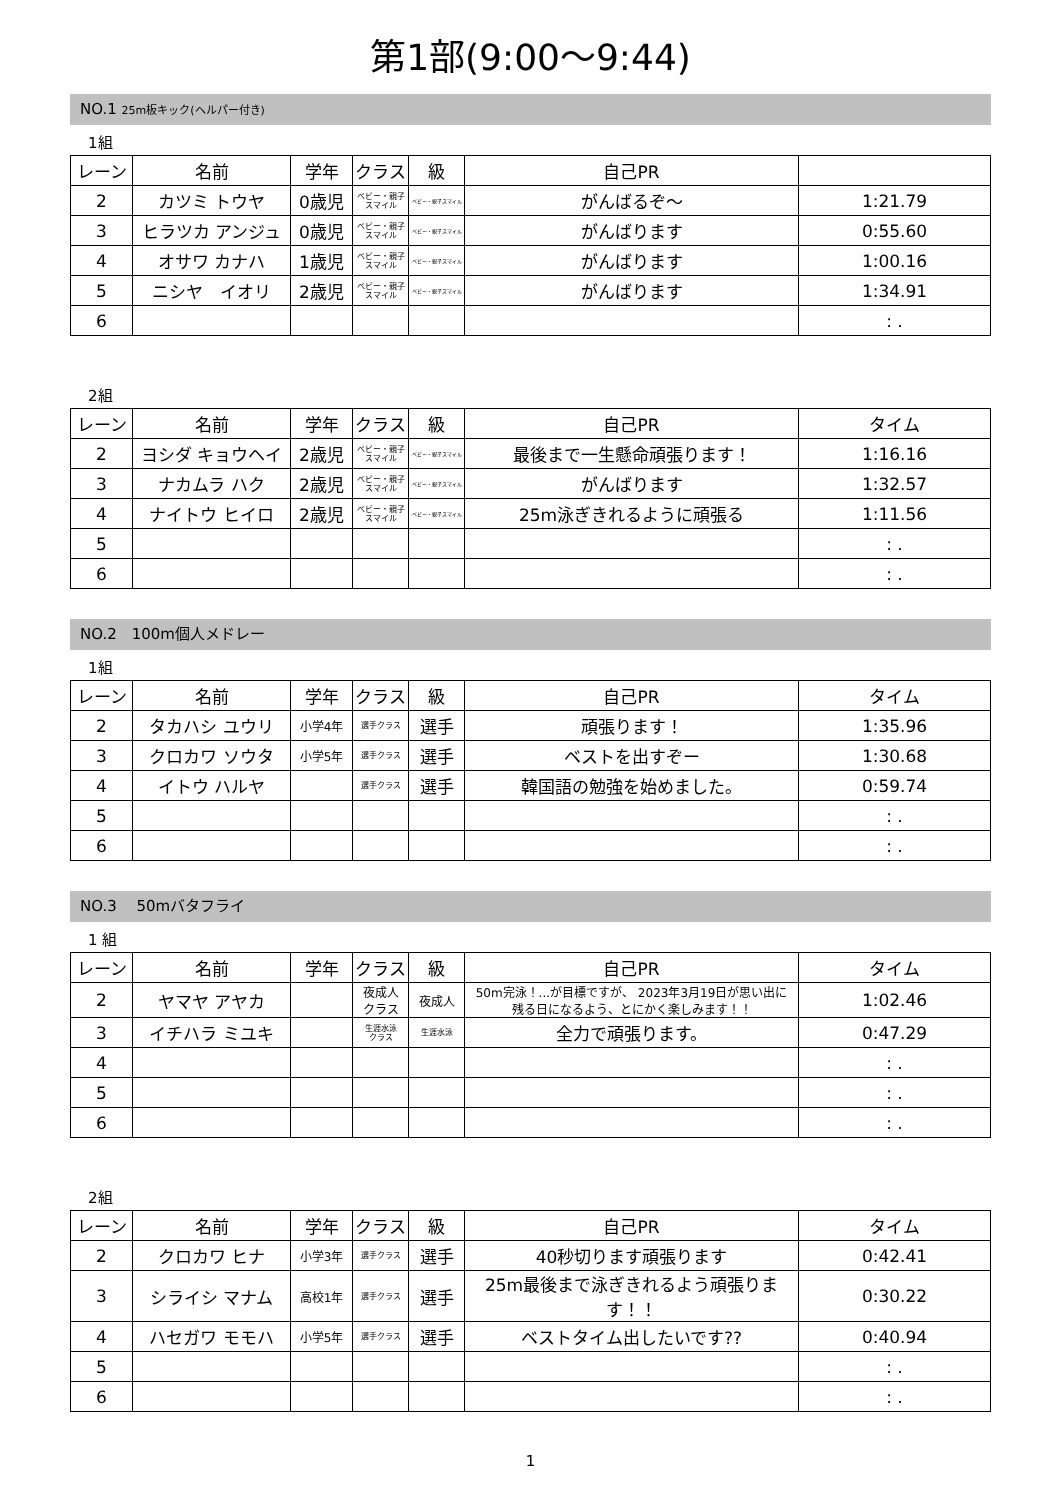第1部(9:00～9:44)
NO.1 25m板キック(ヘルパー付き)
1組
| レーン | 名前 | 学年 | クラス | 級 | 自己PR | |
| --- | --- | --- | --- | --- | --- | --- |
| 2 | カツミ トウヤ | 0歳児 | ベビー・親子 スマイル | ベビー・親子スマイル | がんばるぞ〜 | 1:21.79 |
| 3 | ヒラツカ アンジュ | 0歳児 | ベビー・親子 スマイル | ベビー・親子スマイル | がんばります | 0:55.60 |
| 4 | オサワ カナハ | 1歳児 | ベビー・親子 スマイル | ベビー・親子スマイル | がんばります | 1:00.16 |
| 5 | ニシヤ イオリ | 2歳児 | ベビー・親子 スマイル | ベビー・親子スマイル | がんばります | 1:34.91 |
| 6 | | | | | | : . |
2組
| レーン | 名前 | 学年 | クラス | 級 | 自己PR | タイム |
| --- | --- | --- | --- | --- | --- | --- |
| 2 | ヨシダ キョウヘイ | 2歳児 | ベビー・親子 スマイル | ベビー・親子スマイル | 最後まで一生懸命頑張ります！ | 1:16.16 |
| 3 | ナカムラ ハク | 2歳児 | ベビー・親子 スマイル | ベビー・親子スマイル | がんばります | 1:32.57 |
| 4 | ナイトウ ヒイロ | 2歳児 | ベビー・親子 スマイル | ベビー・親子スマイル | 25m泳ぎきれるように頑張る | 1:11.56 |
| 5 | | | | | | : . |
| 6 | | | | | | : . |
NO.2　100m個人メドレー
1組
| レーン | 名前 | 学年 | クラス | 級 | 自己PR | タイム |
| --- | --- | --- | --- | --- | --- | --- |
| 2 | タカハシ ユウリ | 小学4年 | 選手クラス | 選手 | 頑張ります！ | 1:35.96 |
| 3 | クロカワ ソウタ | 小学5年 | 選手クラス | 選手 | ベストを出すぞー | 1:30.68 |
| 4 | イトウ ハルヤ | | 選手クラス | 選手 | 韓国語の勉強を始めました。 | 0:59.74 |
| 5 | | | | | | : . |
| 6 | | | | | | : . |
NO.3　 50mバタフライ
1 組
| レーン | 名前 | 学年 | クラス | 級 | 自己PR | タイム |
| --- | --- | --- | --- | --- | --- | --- |
| 2 | ヤマヤ アヤカ | | 夜成人 クラス | 夜成人 | 50m完泳！...が目標ですが、 2023年3月19日が思い出に 残る日になるよう、とにかく楽しみます！！ | 1:02.46 |
| 3 | イチハラ ミユキ | | 生涯水泳 クラス | 生涯水泳 | 全力で頑張ります。 | 0:47.29 |
| 4 | | | | | | : . |
| 5 | | | | | | : . |
| 6 | | | | | | : . |
2組
| レーン | 名前 | 学年 | クラス | 級 | 自己PR | タイム |
| --- | --- | --- | --- | --- | --- | --- |
| 2 | クロカワ ヒナ | 小学3年 | 選手クラス | 選手 | 40秒切ります頑張ります | 0:42.41 |
| 3 | シライシ マナム | 高校1年 | 選手クラス | 選手 | 25m最後まで泳ぎきれるよう頑張ります！！ | 0:30.22 |
| 4 | ハセガワ モモハ | 小学5年 | 選手クラス | 選手 | ベストタイム出したいです?? | 0:40.94 |
| 5 | | | | | | : . |
| 6 | | | | | | : . |
1